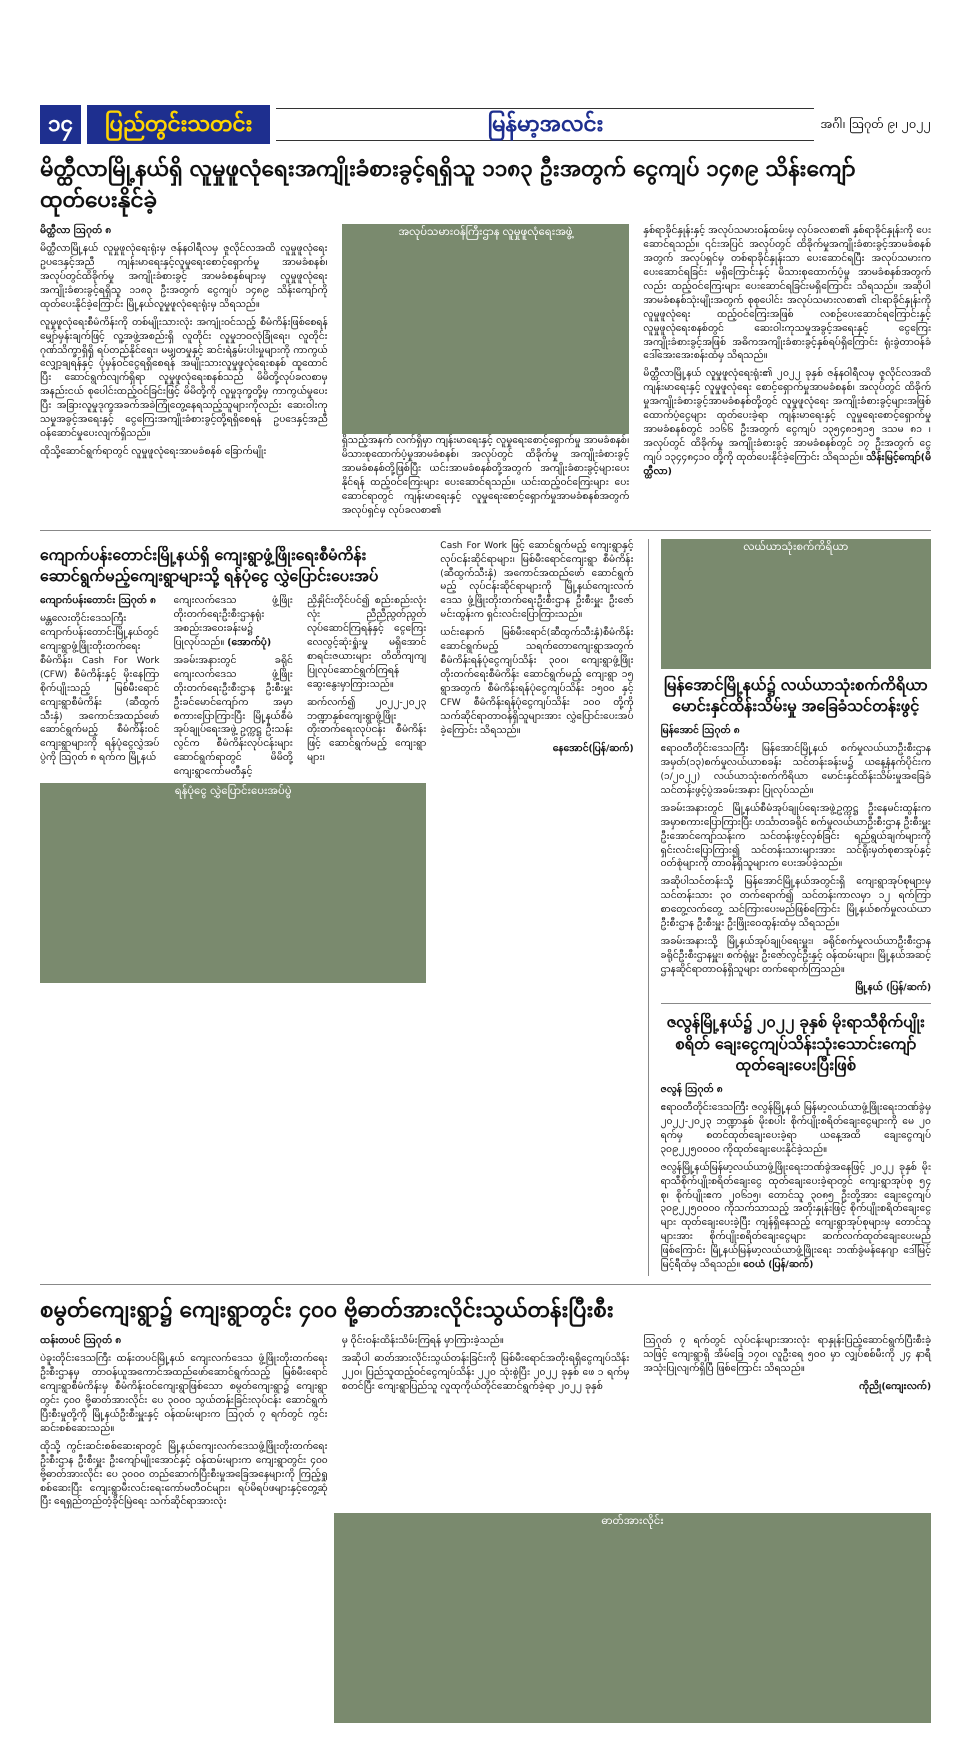၁၄ ပြည်တွင်းသတင်း
မြန်မာ့အလင်း
အင်္ဂါ၊ ဩဂုတ် ၉၊ ၂၀၂၂
မိတ္ထီလာမြို့နယ်ရှိ လူမှုဖူလုံရေးအကျိုးခံစားခွင့်ရရှိသူ ၁၁၈၃ ဦးအတွက် ငွေကျပ် ၁၄၈၉ သိန်းကျော် ထုတ်ပေးနိုင်ခဲ့
မိတ္ထီလာ ဩဂုတ် ၈
မိတ္ထီလာမြို့နယ် လူမှုဖူလုံရေးရုံးမှ ဇန်နဝါရီလမှ ဇူလိုင်လအထိ လူမှုဖူလုံရေးဥပဒေနှင့်အညီ ကျန်းမာရေးနှင့်လူမှုရေးစောင့်ရှောက်မှု အာမခံစနစ်၊ အလုပ်တွင်ထိခိုက်မှု အကျိုးခံစားခွင့် အာမခံစနစ်များမှ လူမှုဖူလုံရေးအကျိုးခံစားခွင့်ရရှိသူ ၁၁၈၃ ဦးအတွက် ငွေကျပ် ၁၄၈၉ သိန်းကျော်ကို ထုတ်ပေးနိုင်ခဲ့ကြောင်း မြို့နယ်လူမှုဖူလုံရေးရုံးမှ သိရသည်။
လူမှုဖူလုံရေးစီမံကိန်းကို တစ်မျိုးသားလုံး အကျုံးဝင်သည့် စီမံကိန်းဖြစ်စေရန် မျှော်မှန်းချက်ဖြင့် လူ့အဖွဲ့အစည်းရှိ လူတိုင်း လူမှုဘဝလုံခြုံရေး၊ လူတိုင်းဂုဏ်သိက္ခာရှိရှိ ရပ်တည်နိုင်ရေး၊ မမျှတမှုနှင့် ဆင်းရဲနွမ်းပါးမှုများကို ကာကွယ်လျှော့ချရန်နှင့် ပုံမှန်ဝင်ငွေရရှိစေရန် အမျိုးသားလူမှုဖူလုံရေးစနစ် ထူထောင်ပြီး ဆောင်ရွက်လျက်ရှိရာ လူမှုဖူလုံရေးစနစ်သည် မိမိတို့လုပ်ခလစာမှ အနည်းငယ် စုပေါင်းထည့်ဝင်ခြင်းဖြင့် မိမိတို့ကို လူမှုဒုက္ခတို့မှ ကာကွယ်မှုပေးပြီး အခြားလူမှုဒုက္ခအခက်အခဲကြုံတွေ့နေရသည့်သူများကိုလည်း ဆေးဝါးကုသမှုအခွင့်အရေးနှင့် ငွေကြေးအကျိုးခံစားခွင့်တို့ရရှိစေရန် ဥပဒေနှင့်အညီ ဝန်ဆောင်မှုပေးလျက်ရှိသည်။
ထိုသို့ဆောင်ရွက်ရာတွင် လူမှုဖူလုံရေးအာမခံစနစ် ခြောက်မျိုး
အလုပ်သမားဝန်ကြီးဌာန လူမှုဖူလုံရေးအဖွဲ့
ရှိသည့်အနက် လက်ရှိမှာ ကျန်းမာရေးနှင့် လူမှုရေးစောင့်ရှောက်မှု အာမခံစနစ်၊ မိသားစုထောက်ပံ့မှုအာမခံစနစ်၊ အလုပ်တွင် ထိခိုက်မှု အကျိုးခံစားခွင့် အာမခံစနစ်တို့ဖြစ်ပြီး ယင်းအာမခံစနစ်တို့အတွက် အကျိုးခံစားခွင့်များပေးနိုင်ရန် ထည့်ဝင်ကြေးများ ပေးဆောင်ရသည်။ ယင်းထည့်ဝင်ကြေးများ ပေးဆောင်ရာတွင် ကျန်းမာရေးနှင့် လူမှုရေးစောင့်ရှောက်မှုအာမခံစနစ်အတွက် အလုပ်ရှင်မှ လုပ်ခလစာ၏
နှစ်ရာခိုင်နှုန်းနှင့် အလုပ်သမားဝန်ထမ်းမှ လုပ်ခလစာ၏ နှစ်ရာခိုင်နှုန်းကို ပေးဆောင်ရသည်။ ၎င်းအပြင် အလုပ်တွင် ထိခိုက်မှုအကျိုးခံစားခွင့်အာမခံစနစ်အတွက် အလုပ်ရှင်မှ တစ်ရာခိုင်နှုန်းသာ ပေးဆောင်ရပြီး အလုပ်သမားက ပေးဆောင်ရခြင်း မရှိကြောင်းနှင့် မိသားစုထောက်ပံ့မှု အာမခံစနစ်အတွက်လည်း ထည့်ဝင်ကြေးများ ပေးဆောင်ရခြင်းမရှိကြောင်း သိရသည်။ အဆိုပါ အာမခံစနစ်သုံးမျိုးအတွက် စုစုပေါင်း အလုပ်သမားလစာ၏ ငါးရာခိုင်နှုန်းကို လူမှုဖူလုံရေး ထည့်ဝင်ကြေးအဖြစ် လစဉ်ပေးဆောင်ရကြောင်းနှင့် လူမှုဖူလုံရေးစနစ်တွင် ဆေးဝါးကုသမှုအခွင့်အရေးနှင့် ငွေကြေးအကျိုးခံစားခွင့်အဖြစ် အဓိကအကျိုးခံစားခွင့်နှစ်ရပ်ရှိကြောင်း ရုံးခွဲတာဝန်ခံ ဒေါ်အေးအေးစန်းထံမှ သိရသည်။
မိတ္ထီလာမြို့နယ် လူမှုဖူလုံရေးရုံး၏ ၂၀၂၂ ခုနှစ် ဇန်နဝါရီလမှ ဇူလိုင်လအထိ ကျန်းမာရေးနှင့် လူမှုဖူလုံရေး စောင့်ရှောက်မှုအာမခံစနစ်၊ အလုပ်တွင် ထိခိုက်မှုအကျိုးခံစားခွင့်အာမခံစနစ်တို့တွင် လူမှုဖူလုံရေး အကျိုးခံစားခွင့်များအဖြစ် ထောက်ပံ့ငွေများ ထုတ်ပေးခဲ့ရာ ကျန်းမာရေးနှင့် လူမှုရေးစောင့်ရှောက်မှု အာမခံစနစ်တွင် ၁၁၆၆ ဦးအတွက် ငွေကျပ် ၁၃၅၄၈၁၅၁၅ ဒသမ ၈၁ ၊ အလုပ်တွင် ထိခိုက်မှု အကျိုးခံစားခွင့် အာမခံစနစ်တွင် ၁၇ ဦးအတွက် ငွေကျပ် ၁၃၄၄၈၄၁၀ တို့ကို ထုတ်ပေးနိုင်ခဲ့ကြောင်း သိရသည်။ သိန်းမြင့်ကျော်(မိတ္ထီလာ)
ကျောက်ပန်းတောင်းမြို့နယ်ရှိ ကျေးရွာဖွံ့ဖြိုးရေးစီမံကိန်းဆောင်ရွက်မည့်ကျေးရွာများသို့ ရန်ပုံငွေ လွှဲပြောင်းပေးအပ်
ကျောက်ပန်းတောင်း ဩဂုတ် ၈
မန္တလေးတိုင်းဒေသကြီး ကျောက်ပန်းတောင်းမြို့နယ်တွင် ကျေးရွာဖွံ့ဖြိုးတိုးတက်ရေးစီမံကိန်း၊ Cash For Work (CFW) စီမံကိန်းနှင့် မိုးနေကြာစိုက်ပျိုးသည့် မြစ်မီးရောင်ကျေးရွာစီမံကိန်း (ဆီထွက်သီးနှံ) အကောင်အထည်ဖော် ဆောင်ရွက်မည့် စီမံကိန်းဝင်ကျေးရွာများကို ရန်ပုံငွေလွှဲအပ်ပွဲကို ဩဂုတ် ၈ ရက်က မြို့နယ်
ကျေးလက်ဒေသ ဖွံ့ဖြိုးတိုးတက်ရေးဦးစီးဌာနရုံး အစည်းအဝေးခန်းမ၌ ပြုလုပ်သည်။ (အောက်ပုံ)
အခမ်းအနားတွင် ခရိုင်ကျေးလက်ဒေသ ဖွံ့ဖြိုးတိုးတက်ရေးဦးစီးဌာန ဦးစီးမှူး ဦးခင်မောင်ကျော်က အမှာစကားပြောကြားပြီး မြို့နယ်စီမံအုပ်ချုပ်ရေးအဖွဲ့ ဥက္ကဋ္ဌ ဦးသန်းလွင်က စီမံကိန်းလုပ်ငန်းများ ဆောင်ရွက်ရာတွင် မိမိတို့ ကျေးရွာကော်မတီနှင့်
ညှိနှိုင်းတိုင်ပင်၍ စည်းစည်းလုံးလုံး ညီညီညွတ်ညွတ် လုပ်ဆောင်ကြရန်နှင့် ငွေကြေးလေလွင့်ဆုံးရှုံးမှု မရှိအောင် စာရင်းဇယားများ တိတိကျကျ ပြုလုပ်ဆောင်ရွက်ကြရန် ဆွေးနွေးမှာကြားသည်။
ဆက်လက်၍ ၂၀၂၂-၂၀၂၃ ဘဏ္ဍာနှစ်ကျေးရွာဖွံ့ဖြိုးတိုးတက်ရေးလုပ်ငန်း စီမံကိန်းဖြင့် ဆောင်ရွက်မည့် ကျေးရွာများ၊
ရန်ပုံငွေ လွှဲပြောင်းပေးအပ်ပွဲ
Cash For Work ဖြင့် ဆောင်ရွက်မည့် ကျေးရွာနှင့် လုပ်ငန်းဆိုင်ရာများ၊ မြစ်မီးရောင်ကျေးရွာ စီမံကိန်း (ဆီထွက်သီးနှံ) အကောင်အထည်ဖော် ဆောင်ရွက်မည့် လုပ်ငန်းဆိုင်ရာများကို မြို့နယ်ကျေးလက်ဒေသ ဖွံ့ဖြိုးတိုးတက်ရေးဦးစီးဌာန ဦးစီးမှူး ဦးဇော်မင်းထွန်းက ရှင်းလင်းပြောကြားသည်။
ယင်းနောက် မြစ်မီးရောင်(ဆီထွက်သီးနှံ)စီမံကိန်းဆောင်ရွက်မည့် သရက်တောကျေးရွာအတွက် စီမံကိန်းရန်ပုံငွေကျပ်သိန်း ၃၀၀၊ ကျေးရွာဖွံ့ဖြိုးတိုးတက်ရေးစီမံကိန်း ဆောင်ရွက်မည့် ကျေးရွာ ၁၅ ရွာအတွက် စီမံကိန်းရန်ပုံငွေကျပ်သိန်း ၁၅၀၀ နှင့် CFW စီမံကိန်းရန်ပုံငွေကျပ်သိန်း ၁၀၀ တို့ကို သက်ဆိုင်ရာတာဝန်ရှိသူများအား လွှဲပြောင်းပေးအပ်ခဲ့ကြောင်း သိရသည်။
နေအောင်(ပြန်/ဆက်)
လယ်ယာသုံးစက်ကိရိယာ
မြန်အောင်မြို့နယ်၌ လယ်ယာသုံးစက်ကိရိယာ မောင်းနှင်ထိန်းသိမ်းမှု အခြေခံသင်တန်းဖွင့်
မြန်အောင် ဩဂုတ် ၈
ဧရာဝတီတိုင်းဒေသကြီး မြန်အောင်မြို့နယ် စက်မှုလယ်ယာဦးစီးဌာန အမှတ်(၁၃)စက်မှုလယ်ယာစခန်း သင်တန်းခန်းမ၌ ယနေ့နံနက်ပိုင်းက (၁/၂၀၂၂) လယ်ယာသုံးစက်ကိရိယာ မောင်းနှင်ထိန်းသိမ်းမှုအခြေခံ သင်တန်းဖွင့်ပွဲအခမ်းအနား ပြုလုပ်သည်။
အခမ်းအနားတွင် မြို့နယ်စီမံအုပ်ချုပ်ရေးအဖွဲ့ဥက္ကဋ္ဌ ဦးနေမင်းထွန်းက အမှာစကားပြောကြားပြီး ဟင်္သာတခရိုင် စက်မှုလယ်ယာဦးစီးဌာန ဦးစီးမှူး ဦးအောင်ကျော်သန်းက သင်တန်းဖွင့်လှစ်ခြင်း ရည်ရွယ်ချက်များကို ရှင်းလင်းပြောကြား၍ သင်တန်းသားများအား သင်ရိုးမှတ်စုစာအုပ်နှင့် ဝတ်စုံများကို တာဝန်ရှိသူများက ပေးအပ်ခဲ့သည်။
အဆိုပါသင်တန်းသို့ မြန်အောင်မြို့နယ်အတွင်းရှိ ကျေးရွာအုပ်စုများမှ သင်တန်းသား ၃၀ တက်ရောက်၍ သင်တန်းကာလမှာ ၁၂ ရက်ကြာ စာတွေ့လက်တွေ့ သင်ကြားပေးမည်ဖြစ်ကြောင်း မြို့နယ်စက်မှုလယ်ယာဦးစီးဌာန ဦးစီးမှူး ဦးဖြိုးဝေထွန်းထံမှ သိရသည်။
အခမ်းအနားသို့ မြို့နယ်အုပ်ချုပ်ရေးမှူး၊ ခရိုင်စက်မှုလယ်ယာဦးစီးဌာန ခရိုင်ဦးစီးဌာနမှူး၊ စက်ရုံမှူး ဦးဇော်လွင်ဦးနှင့် ဝန်ထမ်းများ၊ မြို့နယ်အဆင့် ဌာနဆိုင်ရာတာဝန်ရှိသူများ တက်ရောက်ကြသည်။
မြို့နယ် (ပြန်/ဆက်)
ဇလွန်မြို့နယ်၌ ၂၀၂၂ ခုနှစ် မိုးရာသီစိုက်ပျိုးစရိတ် ချေးငွေကျပ်သိန်းသုံးသောင်းကျော် ထုတ်ချေးပေးပြီးဖြစ်
ဇလွန် ဩဂုတ် ၈
ဧရာဝတီတိုင်းဒေသကြီး ဇလွန်မြို့နယ် မြန်မာ့လယ်ယာဖွံ့ဖြိုးရေးဘဏ်ခွဲမှ ၂၀၂၂-၂၀၂၃ ဘဏ္ဍာနှစ် မိုးစပါး စိုက်ပျိုးစရိတ်ချေးငွေများကို မေ ၂၀ ရက်မှ စတင်ထုတ်ချေးပေးခဲ့ရာ ယနေ့အထိ ချေးငွေကျပ် ၃၀၉၂၂၅၀၀၀၀ ကိုထုတ်ချေးပေးနိုင်ခဲ့သည်။
ဇလွန်မြို့နယ်မြန်မာ့လယ်ယာဖွံ့ဖြိုးရေးဘဏ်ခွဲအနေဖြင့် ၂၀၂၂ ခုနှစ် မိုးရာသီစိုက်ပျိုးစရိတ်ချေးငွေ ထုတ်ချေးပေးခဲ့ရာတွင် ကျေးရွာအုပ်စု ၅၄ စု၊ စိုက်ပျိုးဧက ၂၀၆၁၅၊ တောင်သူ ၃၀၈၅ ဦးတို့အား ချေးငွေကျပ် ၃၀၉၂၂၅၀၀၀၀ ကိုသက်သာသည့် အတိုးနှုန်းဖြင့် စိုက်ပျိုးစရိတ်ချေးငွေများ ထုတ်ချေးပေးခဲ့ပြီး ကျန်ရှိနေသည့် ကျေးရွာအုပ်စုများမှ တောင်သူများအား စိုက်ပျိုးစရိတ်ချေးငွေများ ဆက်လက်ထုတ်ချေးပေးမည်ဖြစ်ကြောင်း မြို့နယ်မြန်မာ့လယ်ယာဖွံ့ဖြိုးရေး ဘဏ်ခွဲမန်နေဂျာ ဒေါ်မြင့်မြင့်ရီထံမှ သိရသည်။ ဝေယံ (ပြန်/ဆက်)
စမွတ်ကျေးရွာ၌ ကျေးရွာတွင်း ၄၀၀ ဗို့ဓာတ်အားလိုင်းသွယ်တန်းပြီးစီး
ထန်းတပင် ဩဂုတ် ၈
ပဲခူးတိုင်းဒေသကြီး ထန်းတပင်မြို့နယ် ကျေးလက်ဒေသ ဖွံ့ဖြိုးတိုးတက်ရေးဦးစီးဌာနမှ တာဝန်ယူအကောင်အထည်ဖော်ဆောင်ရွက်သည့် မြစ်မီးရောင်ကျေးရွာစီမံကိန်းမှ စီမံကိန်းဝင်ကျေးရွာဖြစ်သော စမွတ်ကျေးရွာ၌ ကျေးရွာတွင်း ၄၀၀ ဗို့ဓာတ်အားလိုင်း ပေ ၃၀၀၀ သွယ်တန်းခြင်းလုပ်ငန်း ဆောင်ရွက်ပြီးစီးမှုတို့ကို မြို့နယ်ဦးစီးမှူးနှင့် ဝန်ထမ်းများက ဩဂုတ် ၇ ရက်တွင် ကွင်းဆင်းစစ်ဆေးသည်။
ထိုသို့ ကွင်းဆင်းစစ်ဆေးရာတွင် မြို့နယ်ကျေးလက်ဒေသဖွံ့ဖြိုးတိုးတက်ရေးဦးစီးဌာန ဦးစီးမှူး ဦးကျော်မျိုးအောင်နှင့် ဝန်ထမ်းများက ကျေးရွာတွင်း ၄၀၀ ဗို့ဓာတ်အားလိုင်း ပေ ၃၀၀၀ တည်ဆောက်ပြီးစီးမှုအခြေအနေများကို ကြည့်ရှုစစ်ဆေးပြီး ကျေးရွာမီးလင်းရေးကော်မတီဝင်များ၊ ရပ်မိရပ်ဖများနှင့်တွေ့ဆုံပြီး ရေရှည်တည်တံ့ခိုင်မြဲရေး သက်ဆိုင်ရာအားလုံး
မှ ဝိုင်းဝန်းထိန်းသိမ်းကြရန် မှာကြားခဲ့သည်။
အဆိုပါ ဓာတ်အားလိုင်းသွယ်တန်းခြင်းကို မြစ်မီးရောင်အတိုးရရှိငွေကျပ်သိန်း ၂၂၀၊ ပြည်သူထည့်ဝင်ငွေကျပ်သိန်း ၂၂၀ သုံးစွဲပြီး ၂၀၂၂ ခုနှစ် ဖေ ၁ ရက်မှစတင်ပြီး ကျေးရွာပြည်သူ လူထုကိုယ်တိုင်ဆောင်ရွက်ခဲ့ရာ ၂၀၂၂ ခုနှစ်
ဩဂုတ် ၇ ရက်တွင် လုပ်ငန်းများအားလုံး ရာနှုန်းပြည့်ဆောင်ရွက်ပြီးစီးခဲ့သဖြင့် ကျေးရွာရှိ အိမ်ခြေ ၁၇၀၊ လူဦးရေ ၅၀၀ မှာ လျှပ်စစ်မီးကို ၂၄ နာရီအသုံးပြုလျက်ရှိပြီ ဖြစ်ကြောင်း သိရသည်။
ကိုညို(ကျေးလက်)
ဓာတ်အားလိုင်း